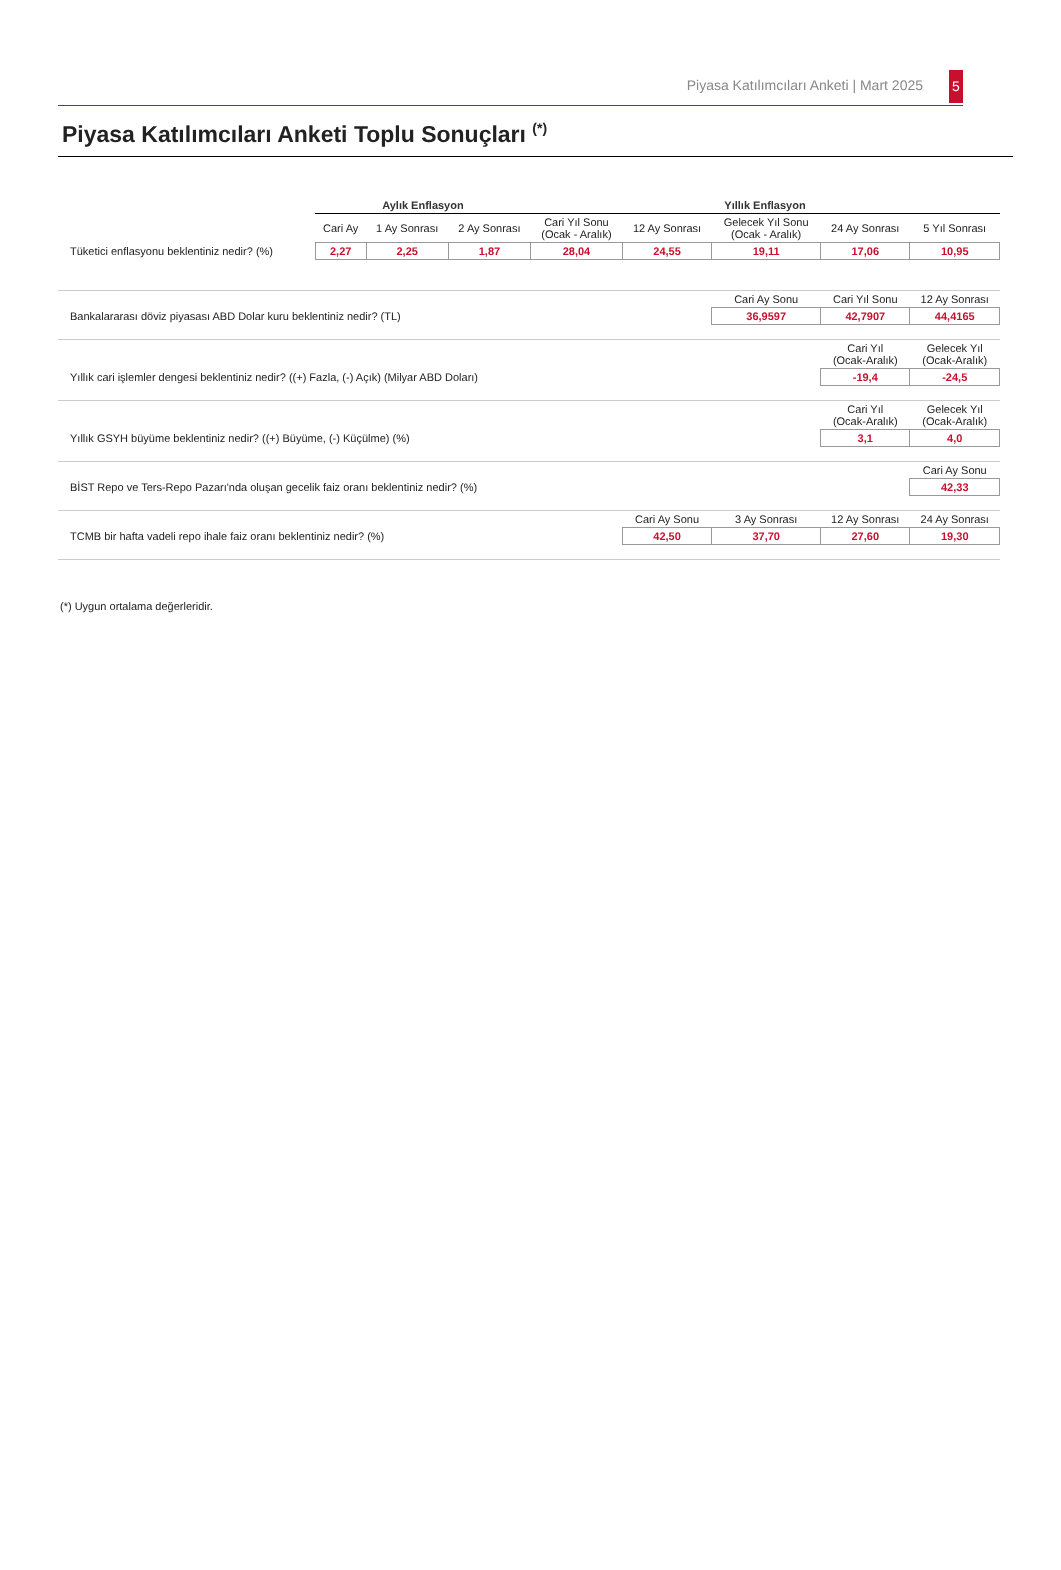Piyasa Katılımcıları Anketi | Mart 2025 5
Piyasa Katılımcıları Anketi Toplu Sonuçları <sup>(*)</sup>
| | Aylık Enflasyon | | | Yıllık Enflasyon | | | | |
| | Cari Ay | 1 Ay Sonrası | 2 Ay Sonrası | Cari Yıl Sonu (Ocak - Aralık) | 12 Ay Sonrası | Gelecek Yıl Sonu (Ocak - Aralık) | 24 Ay Sonrası | 5 Yıl Sonrası |
| Tüketici enflasyonu beklentiniz nedir? (%) | 2,27 | 2,25 | 1,87 | 28,04 | 24,55 | 19,11 | 17,06 | 10,95 |
| | | | | | | Cari Ay Sonu | Cari Yıl Sonu | 12 Ay Sonrası |
| Bankalararası döviz piyasası ABD Dolar kuru beklentiniz nedir? (TL) | | | | | | 36,9597 | 42,7907 | 44,4165 |
| | | | | | | | Cari Yıl (Ocak-Aralık) | Gelecek Yıl (Ocak-Aralık) |
| Yıllık cari işlemler dengesi beklentiniz nedir? ((+) Fazla, (-) Açık) (Milyar ABD Doları) | | | | | | | -19,4 | -24,5 |
| | | | | | | | Cari Yıl (Ocak-Aralık) | Gelecek Yıl (Ocak-Aralık) |
| Yıllık GSYH büyüme beklentiniz nedir? ((+) Büyüme, (-) Küçülme) (%) | | | | | | | 3,1 | 4,0 |
| | | | | | | | | Cari Ay Sonu |
| BİST Repo ve Ters-Repo Pazarı'nda oluşan gecelik faiz oranı beklentiniz nedir? (%) | | | | | | | | 42,33 |
| | | | | | Cari Ay Sonu | 3 Ay Sonrası | 12 Ay Sonrası | 24 Ay Sonrası |
| TCMB bir hafta vadeli repo ihale faiz oranı beklentiniz nedir? (%) | | | | | 42,50 | 37,70 | 27,60 | 19,30 |
(*) Uygun ortalama değerleridir.